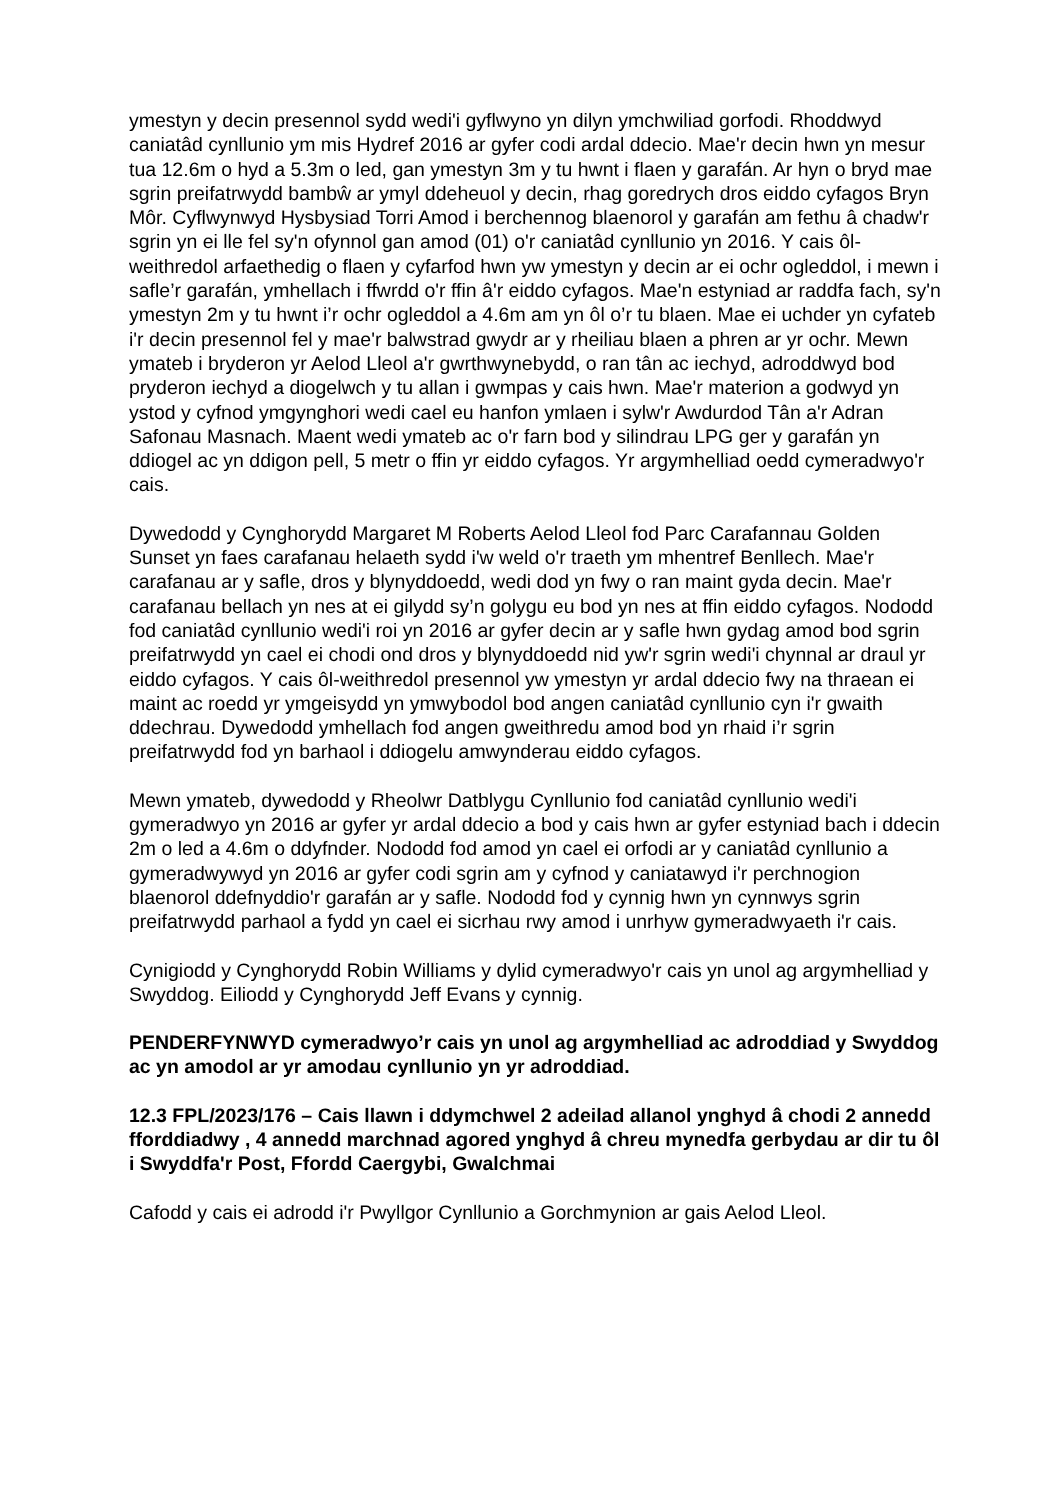ymestyn y decin presennol sydd wedi'i gyflwyno yn dilyn ymchwiliad gorfodi. Rhoddwyd caniatâd cynllunio ym mis Hydref 2016 ar gyfer codi ardal ddecio. Mae'r decin hwn yn mesur tua 12.6m o hyd a 5.3m o led, gan ymestyn 3m y tu hwnt i flaen y garafán. Ar hyn o bryd mae sgrin preifatrwydd bambŵ ar ymyl ddeheuol y decin, rhag goredrych dros eiddo cyfagos Bryn Môr. Cyflwynwyd Hysbysiad Torri Amod i berchennog blaenorol y garafán am fethu â chadw'r sgrin yn ei lle fel sy'n ofynnol gan amod (01) o'r caniatâd cynllunio yn 2016. Y cais ôl-weithredol arfaethedig o flaen y cyfarfod hwn yw ymestyn y decin ar ei ochr ogleddol, i mewn i safle’r garafán, ymhellach i ffwrdd o'r ffin â'r eiddo cyfagos. Mae'n estyniad ar raddfa fach, sy'n ymestyn 2m y tu hwnt i’r ochr ogleddol a 4.6m am yn ôl o’r tu blaen. Mae ei uchder yn cyfateb i'r decin presennol fel y mae'r balwstrad gwydr ar y rheiliau blaen a phren ar yr ochr. Mewn ymateb i bryderon yr Aelod Lleol a'r gwrthwynebydd, o ran tân ac iechyd, adroddwyd bod pryderon iechyd a diogelwch y tu allan i gwmpas y cais hwn. Mae'r materion a godwyd yn ystod y cyfnod ymgynghori wedi cael eu hanfon ymlaen i sylw'r Awdurdod Tân a'r Adran Safonau Masnach. Maent wedi ymateb ac o'r farn bod y silindrau LPG ger y garafán yn ddiogel ac yn ddigon pell, 5 metr o ffin yr eiddo cyfagos. Yr argymhelliad oedd cymeradwyo'r cais.
Dywedodd y Cynghorydd Margaret M Roberts Aelod Lleol fod Parc Carafannau Golden Sunset yn faes carafanau helaeth sydd i'w weld o'r traeth ym mhentref Benllech. Mae'r carafanau ar y safle, dros y blynyddoedd, wedi dod yn fwy o ran maint gyda decin. Mae'r carafanau bellach yn nes at ei gilydd sy’n golygu eu bod yn nes at ffin eiddo cyfagos. Nododd fod caniatâd cynllunio wedi'i roi yn 2016 ar gyfer decin ar y safle hwn gydag amod bod sgrin preifatrwydd yn cael ei chodi ond dros y blynyddoedd nid yw'r sgrin wedi'i chynnal ar draul yr eiddo cyfagos. Y cais ôl-weithredol presennol yw ymestyn yr ardal ddecio fwy na thraean ei maint ac roedd yr ymgeisydd yn ymwybodol bod angen caniatâd cynllunio cyn i'r gwaith ddechrau. Dywedodd ymhellach fod angen gweithredu amod bod yn rhaid i’r sgrin preifatrwydd fod yn barhaol i ddiogelu amwynderau eiddo cyfagos.
Mewn ymateb, dywedodd y Rheolwr Datblygu Cynllunio fod caniatâd cynllunio wedi'i gymeradwyo yn 2016 ar gyfer yr ardal ddecio a bod y cais hwn ar gyfer estyniad bach i ddecin 2m o led a 4.6m o ddyfnder. Nododd fod amod yn cael ei orfodi ar y caniatâd cynllunio a gymeradwywyd yn 2016 ar gyfer codi sgrin am y cyfnod y caniatawyd i'r perchnogion blaenorol ddefnyddio'r garafán ar y safle. Nododd fod y cynnig hwn yn cynnwys sgrin preifatrwydd parhaol a fydd yn cael ei sicrhau rwy amod i unrhyw gymeradwyaeth i'r cais.
Cynigiodd y Cynghorydd Robin Williams y dylid cymeradwyo'r cais yn unol ag argymhelliad y Swyddog. Eiliodd y Cynghorydd Jeff Evans y cynnig.
PENDERFYNWYD cymeradwyo’r cais yn unol ag argymhelliad ac adroddiad y Swyddog ac yn amodol ar yr amodau cynllunio yn yr adroddiad.
12.3 FPL/2023/176 – Cais llawn i ddymchwel 2 adeilad allanol ynghyd â chodi 2 annedd fforddiadwy , 4 annedd marchnad agored ynghyd â chreu mynedfa gerbydau ar dir tu ôl i Swyddfa'r Post, Ffordd Caergybi, Gwalchmai
Cafodd y cais ei adrodd i'r Pwyllgor Cynllunio a Gorchmynion ar gais Aelod Lleol.